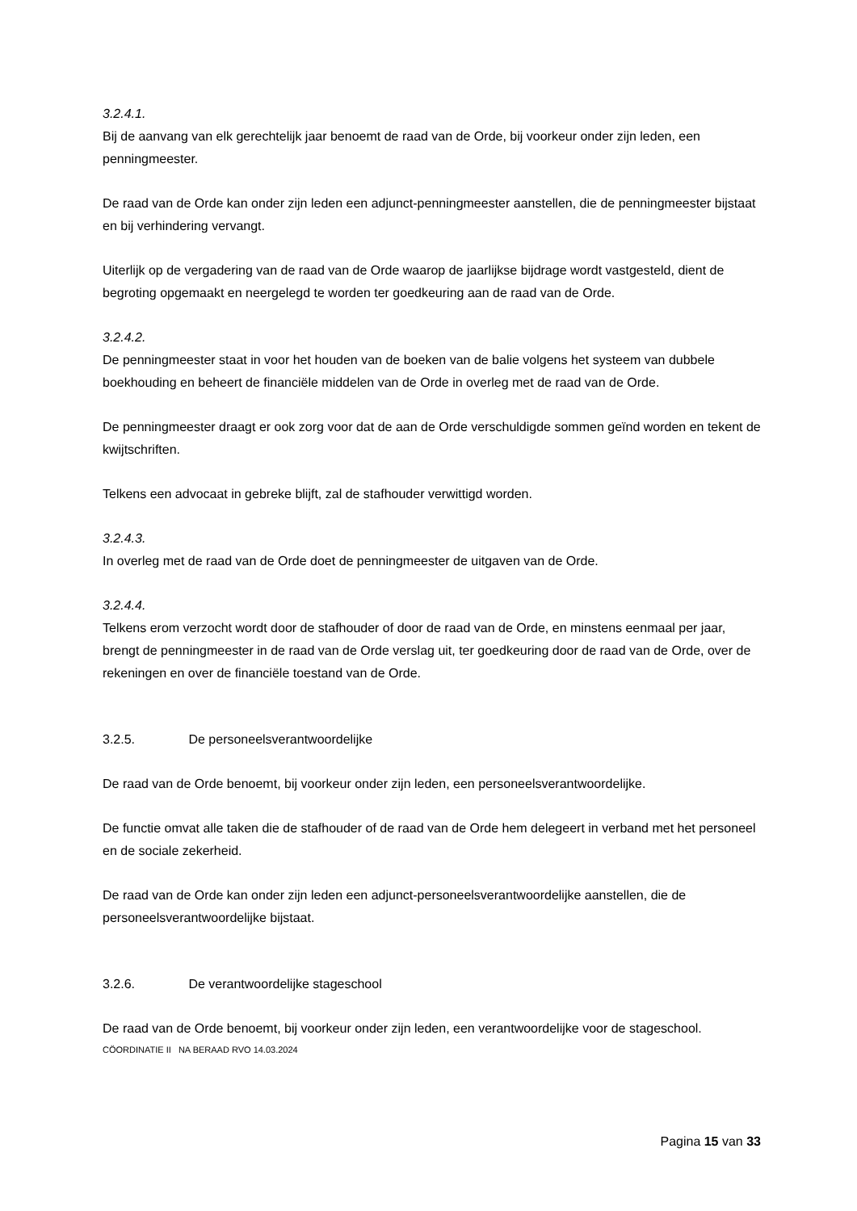3.2.4.1.
Bij de aanvang van elk gerechtelijk jaar benoemt de raad van de Orde, bij voorkeur onder zijn leden, een penningmeester.
De raad van de Orde kan onder zijn leden een adjunct-penningmeester aanstellen, die de penningmeester bijstaat en bij verhindering vervangt.
Uiterlijk op de vergadering van de raad van de Orde waarop de jaarlijkse bijdrage wordt vastgesteld, dient de begroting opgemaakt en neergelegd te worden ter goedkeuring aan de raad van de Orde.
3.2.4.2.
De penningmeester staat in voor het houden van de boeken van de balie volgens het systeem van dubbele boekhouding en beheert de financiële middelen van de Orde in overleg met de raad van de Orde.
De penningmeester draagt er ook zorg voor dat de aan de Orde verschuldigde sommen geïnd worden en tekent de kwijtschriften.
Telkens een advocaat in gebreke blijft, zal de stafhouder verwittigd worden.
3.2.4.3.
In overleg met de raad van de Orde doet de penningmeester de uitgaven van de Orde.
3.2.4.4.
Telkens erom verzocht wordt door de stafhouder of door de raad van de Orde, en minstens eenmaal per jaar, brengt de penningmeester in de raad van de Orde verslag uit, ter goedkeuring door de raad van de Orde, over de rekeningen en over de financiële toestand van de Orde.
3.2.5. De personeelsverantwoordelijke
De raad van de Orde benoemt, bij voorkeur onder zijn leden, een personeelsverantwoordelijke.
De functie omvat alle taken die de stafhouder of de raad van de Orde hem delegeert in verband met het personeel en de sociale zekerheid.
De raad van de Orde kan onder zijn leden een adjunct-personeelsverantwoordelijke aanstellen, die de personeelsverantwoordelijke bijstaat.
3.2.6. De verantwoordelijke stageschool
De raad van de Orde benoemt, bij voorkeur onder zijn leden, een verantwoordelijke voor de stageschool.
CÖORDINATIE II NA BERAAD RVO 14.03.2024
Pagina 15 van 33